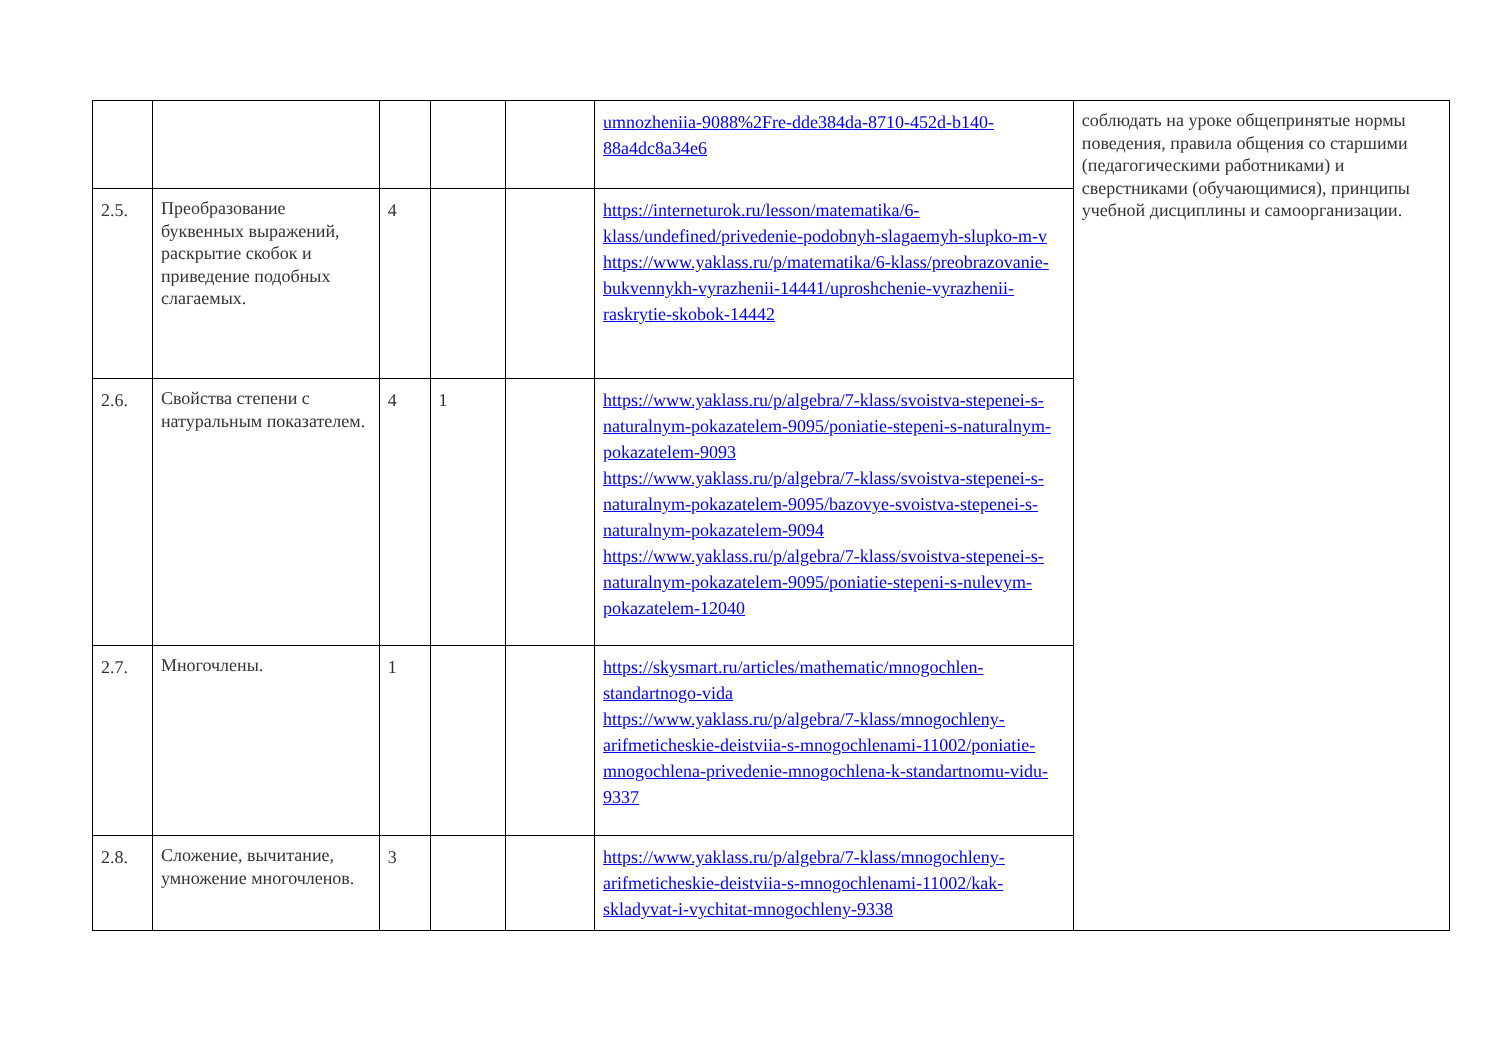| | | | | | umnozheniia-9088%2Fre-dde384da-8710-452d-b140-88a4dc8a34e6 | соблюдать на уроке общепринятые нормы поведения, правила общения со старшими (педагогическими работниками) и сверстниками (обучающимися), принципы учебной дисциплины и самоорганизации. |
| 2.5. | Преобразование буквенных выражений, раскрытие скобок и приведение подобных слагаемых. | 4 | | | https://interneturok.ru/lesson/matematika/6-klass/undefined/privedenie-podobnyh-slagaemyh-slupko-m-v https://www.yaklass.ru/p/matematika/6-klass/preobrazovanie-bukvennykh-vyrazhenii-14441/uproshchenie-vyrazhenii-raskrytie-skobok-14442 | |
| 2.6. | Свойства степени с натуральным показателем. | 4 | 1 | | https://www.yaklass.ru/p/algebra/7-klass/svoistva-stepenei-s-naturalnym-pokazatelem-9095/poniatie-stepeni-s-naturalnym-pokazatelem-9093 https://www.yaklass.ru/p/algebra/7-klass/svoistva-stepenei-s-naturalnym-pokazatelem-9095/bazovye-svoistva-stepenei-s-naturalnym-pokazatelem-9094 https://www.yaklass.ru/p/algebra/7-klass/svoistva-stepenei-s-naturalnym-pokazatelem-9095/poniatie-stepeni-s-nulevym-pokazatelem-12040 | |
| 2.7. | Многочлены. | 1 | | | https://skysmart.ru/articles/mathematic/mnogochlen-standartnogo-vida https://www.yaklass.ru/p/algebra/7-klass/mnogochleny-arifmeticheskie-deistviia-s-mnogochlenami-11002/poniatie-mnogochlena-privedenie-mnogochlena-k-standartnomu-vidu-9337 | |
| 2.8. | Сложение, вычитание, умножение многочленов. | 3 | | | https://www.yaklass.ru/p/algebra/7-klass/mnogochleny-arifmeticheskie-deistviia-s-mnogochlenami-11002/kak-skladyvat-i-vychitat-mnogochleny-9338 | |